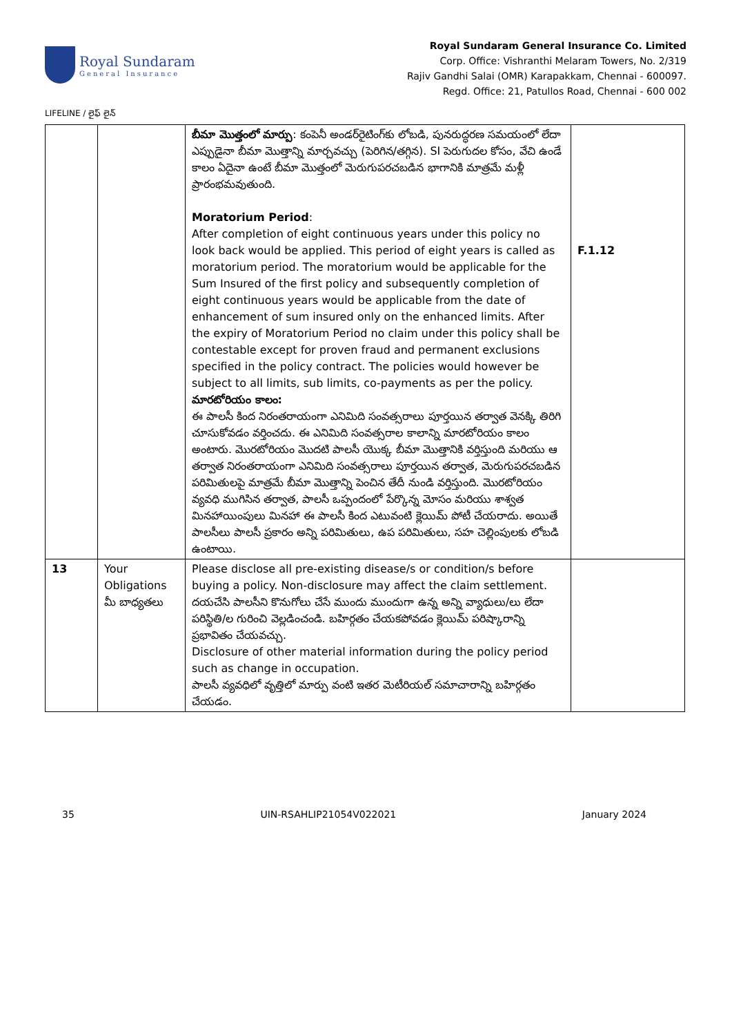Royal Sundaram
General Insurance
Royal Sundaram General Insurance Co. Limited
Corp. Office: Vishranthi Melaram Towers, No. 2/319
Rajiv Gandhi Salai (OMR) Karapakkam, Chennai - 600097.
Regd. Office: 21, Patullos Road, Chennai - 600 002
LIFELINE / లైఫ్ లైన్
| | | బీమా మొత్తంలో మార్పు : కంపెనీ అండర్‌రైటింగ్‌కు లోబడి, పునరుద్ధరణ సమయంలో లేదా ఎప్పుడైనా బీమా మొత్తాన్ని మార్చవచ్చు (పెరిగిన/తగ్గిన). SI పెరుగుదల కోసం, వేచి ఉండే కాలం ఏదైనా ఉంటే బీమా మొత్తంలో మెరుగుపరచబడిన భాగానికి మాత్రమే మళ్లీ ప్రారంభమవుతుంది. Moratorium Period : After completion of eight continuous years under this policy no look back would be applied. This period of eight years is called as moratorium period. The moratorium would be applicable for the Sum Insured of the first policy and subsequently completion of eight continuous years would be applicable from the date of enhancement of sum insured only on the enhanced limits. After the expiry of Moratorium Period no claim under this policy shall be contestable except for proven fraud and permanent exclusions specified in the policy contract. The policies would however be subject to all limits, sub limits, co-payments as per the policy. మారటోరియం కాలం: ఈ పాలసీ కింద నిరంతరాయంగా ఎనిమిది సంవత్సరాలు పూర్తయిన తర్వాత వెనక్కి తిరిగి చూసుకోవడం వర్తించదు. ఈ ఎనిమిది సంవత్సరాల కాలాన్ని మారటోరియం కాలం అంటారు. మొరటోరియం మొదటి పాలసీ యొక్క బీమా మొత్తానికి వర్తిస్తుంది మరియు ఆ తర్వాత నిరంతరాయంగా ఎనిమిది సంవత్సరాలు పూర్తయిన తర్వాత, మెరుగుపరచబడిన పరిమితులపై మాత్రమే బీమా మొత్తాన్ని పెంచిన తేదీ నుండి వర్తిస్తుంది. మొరటోరియం వ్యవధి ముగిసిన తర్వాత, పాలసీ ఒప్పందంలో పేర్కొన్న మోసం మరియు శాశ్వత మినహాయింపులు మినహా ఈ పాలసీ కింద ఎటువంటి క్లెయిమ్ పోటీ చేయరాదు. అయితే పాలసీలు పాలసీ ప్రకారం అన్ని పరిమితులు, ఉప పరిమితులు, సహ చెల్లింపులకు లోబడి ఉంటాయి. | F.1.12 |
| 13 | Your Obligations మీ బాధ్యతలు | Please disclose all pre-existing disease/s or condition/s before buying a policy. Non-disclosure may affect the claim settlement. దయచేసి పాలసీని కొనుగోలు చేసే ముందు ముందుగా ఉన్న అన్ని వ్యాధులు/లు లేదా పరిస్థితి/ల గురించి వెల్లడించండి. బహిర్గతం చేయకపోవడం క్లెయిమ్ పరిష్కారాన్ని ప్రభావితం చేయవచ్చు. Disclosure of other material information during the policy period such as change in occupation. పాలసీ వ్యవధిలో వృత్తిలో మార్పు వంటి ఇతర మెటీరియల్ సమాచారాన్ని బహిర్గతం చేయడం. | |
35 UIN-RSAHLIP21054V022021 January 2024